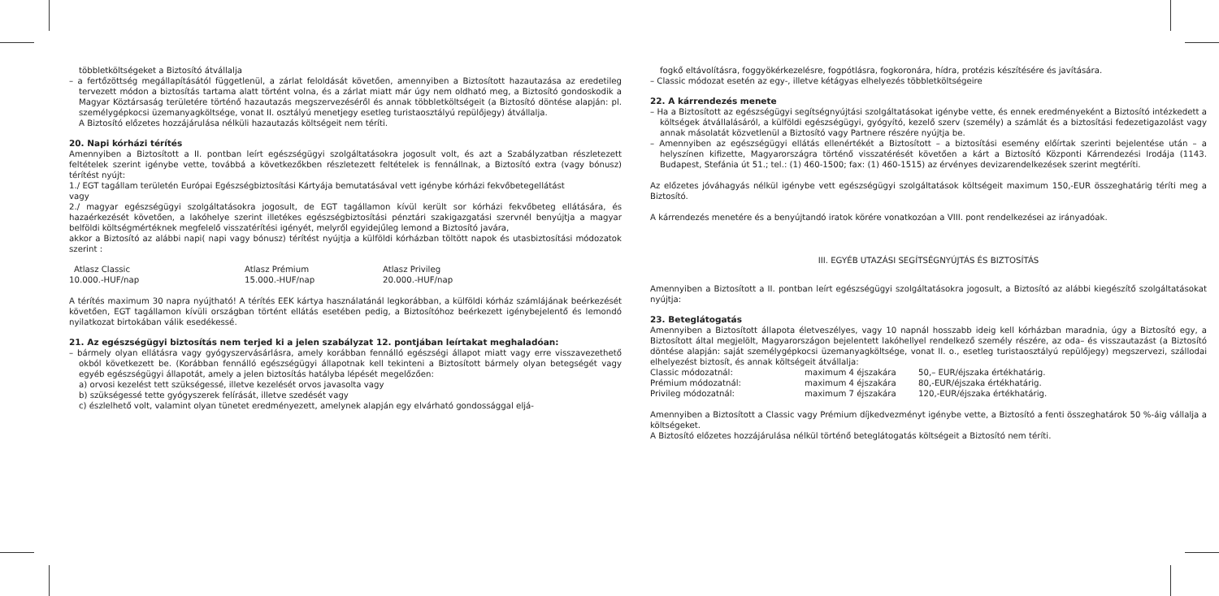többletköltségeket a Biztosító átvállalja
– a fertőzöttség megállapításától függetlenül, a zárlat feloldását követően, amennyiben a Biztosított hazautazása az eredetileg tervezett módon a biztosítás tartama alatt történt volna, és a zárlat miatt már úgy nem oldható meg, a Biztosító gondoskodik a Magyar Köztársaság területére történő hazautazás megszervezéséről és annak többletköltségeit (a Biztosító döntése alapján: pl. személygépkocsi üzemanyagköltsége, vonat II. osztályú menetjegy esetleg turistaosztályú repülőjegy) átvállalja.
A Biztosító előzetes hozzájárulása nélküli hazautazás költségeit nem téríti.
20. Napi kórházi térítés
Amennyiben a Biztosított a II. pontban leírt egészségügyi szolgáltatásokra jogosult volt, és azt a Szabályzatban részletezett feltételek szerint igénybe vette, továbbá a következőkben részletezett feltételek is fennállnak, a Biztosító extra (vagy bónusz) térítést nyújt:
1./ EGT tagállam területén Európai Egészségbiztosítási Kártyája bemutatásával vett igénybe kórházi fekvőbetegellátást
vagy
2./ magyar egészségügyi szolgáltatásokra jogosult, de EGT tagállamon kívül került sor kórházi fekvőbeteg ellátására, és hazaérkezését követően, a lakóhelye szerint illetékes egészségbiztosítási pénztári szakigazgatási szervnél benyújtja a magyar belföldi költségmértéknek megfelelő visszatérítési igényét, melyről egyidejűleg lemond a Biztosító javára,
akkor a Biztosító az alábbi napi( napi vagy bónusz) térítést nyújtja a külföldi kórházban töltött napok és utasbiztosítási módozatok szerint :
| Atlasz Classic | Atlasz Prémium | Atlasz Privileg |
| 10.000.-HUF/nap | 15.000.-HUF/nap | 20.000.-HUF/nap |
A térítés maximum 30 napra nyújtható! A térítés EEK kártya használatánál legkorábban, a külföldi kórház számlájának beérkezését követően, EGT tagállamon kívüli országban történt ellátás esetében pedig, a Biztosítóhoz beérkezett igénybejelentő és lemondó nyilatkozat birtokában válik esedékessé.
21. Az egészségügyi biztosítás nem terjed ki a jelen szabályzat 12. pontjában leírtakat meghaladóan:
– bármely olyan ellátásra vagy gyógyszervásárlásra, amely korábban fennálló egészségi állapot miatt vagy erre visszavezethető okból következett be. (Korábban fennálló egészségügyi állapotnak kell tekinteni a Biztosított bármely olyan betegségét vagy egyéb egészségügyi állapotát, amely a jelen biztosítás hatályba lépését megelőzően:
a) orvosi kezelést tett szükségessé, illetve kezelését orvos javasolta vagy
b) szükségessé tette gyógyszerek felírását, illetve szedését vagy
c) észlelhető volt, valamint olyan tünetet eredményezett, amelynek alapján egy elvárható gondossággal eljá-
fogkő eltávolításra, foggyökérkezelésre, fogpótlásra, fogkoronára, hídra, protézis készítésére és javítására.
– Classic módozat esetén az egy-, illetve kétágyas elhelyezés többletköltségeire
22. A kárrendezés menete
– Ha a Biztosított az egészségügyi segítségnyújtási szolgáltatásokat igénybe vette, és ennek eredményeként a Biztosító intézkedett a költségek átvállalásáról, a külföldi egészségügyi, gyógyító, kezelő szerv (személy) a számlát és a biztosítási fedezetigazolást vagy annak másolatát közvetlenül a Biztosító vagy Partnere részére nyújtja be.
– Amennyiben az egészségügyi ellátás ellenértékét a Biztosított – a biztosítási esemény előírtak szerinti bejelentése után – a helyszínen kifizette, Magyarországra történő visszatérését követően a kárt a Biztosító Központi Kárrendezési Irodája (1143. Budapest, Stefánia út 51.; tel.: (1) 460-1500; fax: (1) 460-1515) az érvényes devizarendelkezések szerint megtéríti.
Az előzetes jóváhagyás nélkül igénybe vett egészségügyi szolgáltatások költségeit maximum 150,-EUR összeghatárig téríti meg a Biztosító.
A kárrendezés menetére és a benyújtandó iratok körére vonatkozóan a VIII. pont rendelkezései az irányadóak.
III. EGYÉB UTAZÁSI SEGÍTSÉGNYÚJTÁS ÉS BIZTOSÍTÁS
Amennyiben a Biztosított a II. pontban leírt egészségügyi szolgáltatásokra jogosult, a Biztosító az alábbi kiegészítő szolgáltatásokat nyújtja:
23. Beteglátogatás
Amennyiben a Biztosított állapota életveszélyes, vagy 10 napnál hosszabb ideig kell kórházban maradnia, úgy a Biztosító egy, a Biztosított által megjelölt, Magyarországon bejelentett lakóhellyel rendelkező személy részére, az oda– és visszautazást (a Biztosító döntése alapján: saját személygépkocsi üzemanyagköltsége, vonat II. o., esetleg turistaosztályú repülőjegy) megszervezi, szállodai elhelyezést biztosít, és annak költségeit átvállalja:
| Classic módozatnál: | maximum 4 éjszakára | 50,– EUR/éjszaka értékhatárig. |
| Prémium módozatnál: | maximum 4 éjszakára | 80,-EUR/éjszaka értékhatárig. |
| Privileg módozatnál: | maximum 7 éjszakára | 120,-EUR/éjszaka értékhatárig. |
Amennyiben a Biztosított a Classic vagy Prémium díjkedvezményt igénybe vette, a Biztosító a fenti összeghatárok 50 %-áig vállalja a költségeket.
A Biztosító előzetes hozzájárulása nélkül történő beteglátogatás költségeit a Biztosító nem téríti.